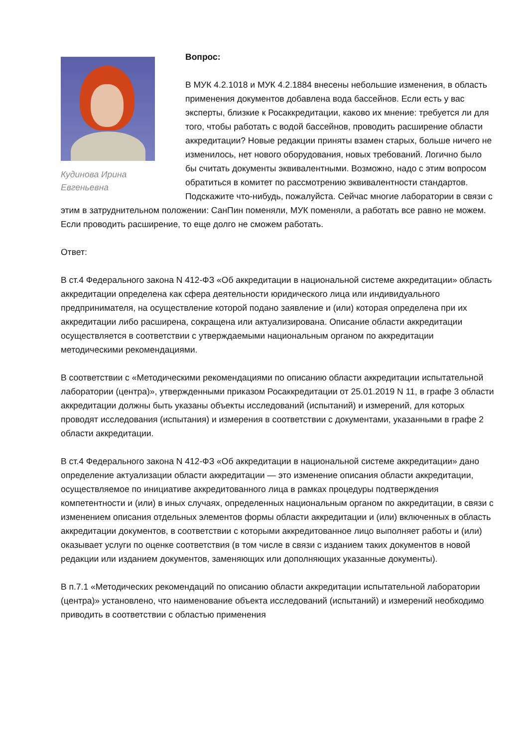Кудинова Ирина Евгеньевна
Вопрос:
В МУК 4.2.1018 и МУК 4.2.1884 внесены небольшие изменения, в область применения документов добавлена вода бассейнов. Если есть у вас эксперты, близкие к Росаккредитации, каково их мнение: требуется ли для того, чтобы работать с водой бассейнов, проводить расширение области аккредитации? Новые редакции приняты взамен старых, больше ничего не изменилось, нет нового оборудования, новых требований. Логично было бы считать документы эквивалентными. Возможно, надо с этим вопросом обратиться в комитет по рассмотрению эквивалентности стандартов. Подскажите что-нибудь, пожалуйста. Сейчас многие лаборатории в связи с этим в затруднительном положении: СанПин поменяли, МУК поменяли, а работать все равно не можем. Если проводить расширение, то еще долго не сможем работать.
Ответ:
В ст.4 Федерального закона N 412-ФЗ «Об аккредитации в национальной системе аккредитации» область аккредитации определена как сфера деятельности юридического лица или индивидуального предпринимателя, на осуществление которой подано заявление и (или) которая определена при их аккредитации либо расширена, сокращена или актуализирована. Описание области аккредитации осуществляется в соответствии с утверждаемыми национальным органом по аккредитации методическими рекомендациями.
В соответствии с «Методическими рекомендациями по описанию области аккредитации испытательной лаборатории (центра)», утвержденными приказом Росаккредитации от 25.01.2019 N 11, в графе 3 области аккредитации должны быть указаны объекты исследований (испытаний) и измерений, для которых проводят исследования (испытания) и измерения в соответствии с документами, указанными в графе 2 области аккредитации.
В ст.4 Федерального закона N 412-ФЗ «Об аккредитации в национальной системе аккредитации» дано определение актуализации области аккредитации — это изменение описания области аккредитации, осуществляемое по инициативе аккредитованного лица в рамках процедуры подтверждения компетентности и (или) в иных случаях, определенных национальным органом по аккредитации, в связи с изменением описания отдельных элементов формы области аккредитации и (или) включенных в область аккредитации документов, в соответствии с которыми аккредитованное лицо выполняет работы и (или) оказывает услуги по оценке соответствия (в том числе в связи с изданием таких документов в новой редакции или изданием документов, заменяющих или дополняющих указанные документы).
В п.7.1 «Методических рекомендаций по описанию области аккредитации испытательной лаборатории (центра)» установлено, что наименование объекта исследований (испытаний) и измерений необходимо приводить в соответствии с областью применения